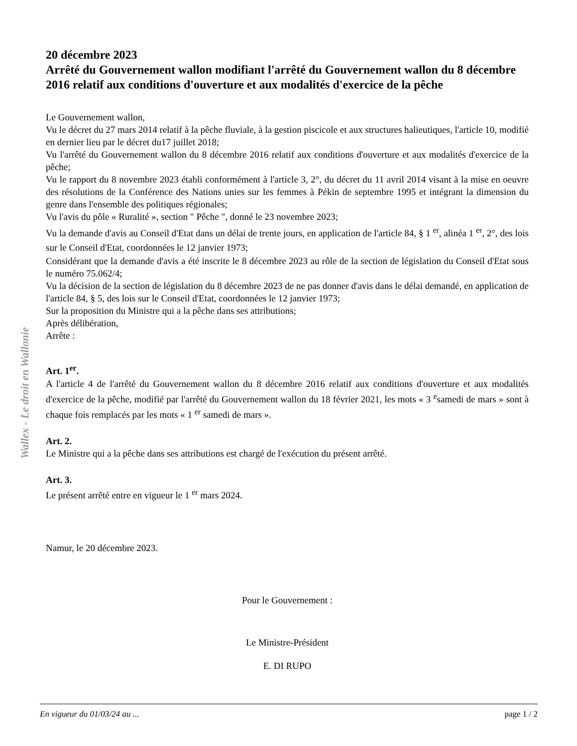Wallex - Le droit en Wallonie
20 décembre 2023
Arrêté du Gouvernement wallon modifiant l'arrêté du Gouvernement wallon du 8 décembre 2016 relatif aux conditions d'ouverture et aux modalités d'exercice de la pêche
Le Gouvernement wallon,
Vu le décret du 27 mars 2014 relatif à la pêche fluviale, à la gestion piscicole et aux structures halieutiques, l'article 10, modifié en dernier lieu par le décret du17 juillet 2018;
Vu l'arrêté du Gouvernement wallon du 8 décembre 2016 relatif aux conditions d'ouverture et aux modalités d'exercice de la pêche;
Vu le rapport du 8 novembre 2023 établi conformément à l'article 3, 2°, du décret du 11 avril 2014 visant à la mise en oeuvre des résolutions de la Conférence des Nations unies sur les femmes à Pékin de septembre 1995 et intégrant la dimension du genre dans l'ensemble des politiques régionales;
Vu l'avis du pôle « Ruralité », section " Pêche ", donné le 23 novembre 2023;
Vu la demande d'avis au Conseil d'Etat dans un délai de trente jours, en application de l'article 84, § 1 <sup>er</sup>, alinéa 1 <sup>er</sup>, 2°, des lois sur le Conseil d'Etat, coordonnées le 12 janvier 1973;
Considérant que la demande d'avis a été inscrite le 8 décembre 2023 au rôle de la section de législation du Conseil d'Etat sous le numéro 75.062/4;
Vu la décision de la section de législation du 8 décembre 2023 de ne pas donner d'avis dans le délai demandé, en application de l'article 84, § 5, des lois sur le Conseil d'Etat, coordonnées le 12 janvier 1973;
Sur la proposition du Ministre qui a la pêche dans ses attributions;
Après délibération,
Arrête :
Art. 1<sup>er</sup>.
A l'article 4 de l'arrêté du Gouvernement wallon du 8 décembre 2016 relatif aux conditions d'ouverture et aux modalités d'exercice de la pêche, modifié par l'arrêté du Gouvernement wallon du 18 février 2021, les mots « 3 <sup>e</sup>samedi de mars » sont à chaque fois remplacés par les mots « 1 <sup>er</sup> samedi de mars ».
Art. 2.
Le Ministre qui a la pêche dans ses attributions est chargé de l'exécution du présent arrêté.
Art. 3.
Le présent arrêté entre en vigueur le 1 <sup>er</sup> mars 2024.
Namur, le 20 décembre 2023.
Pour le Gouvernement :
Le Ministre-Président
E. DI RUPO
En vigueur du 01/03/24 au ... page 1 / 2